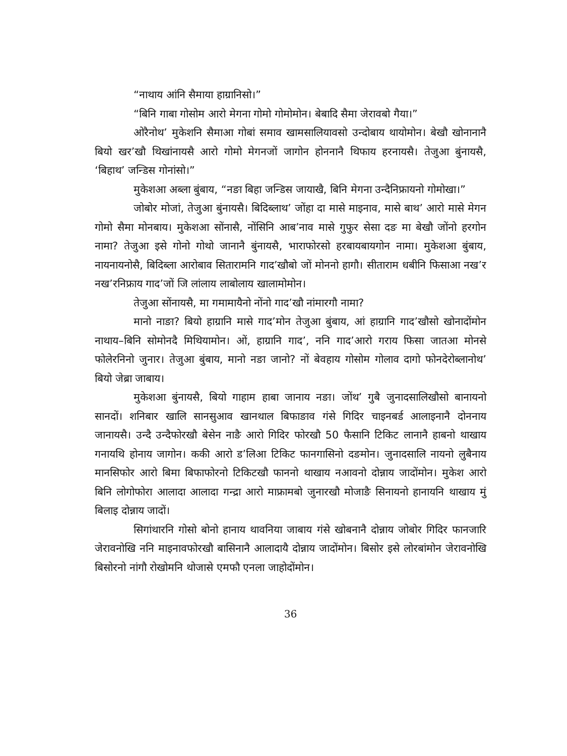“नाथाय आंनि सैमाया हाग्रानिसो।”
“बिनि गाबा गोसोम आरो मेगना गोमो गोमोमोन। बेबादि सैमा जेरावबो गैया।”
ओरैनोथ’ मुकेशनि सैमाआ गोबां समाव खामसालियावसो उन्दोबाय थायोमोन। बेखौ खोनानानै बियो खर’खौ थिखांनायसै आरो गोमो मेगनजों जागोन होननानै थिफाय हरनायसै। तेजुआ बुंनायसै, ‘बिहाथ’ जन्डिस गोनांसो।”
मुकेशआ अब्ला बुंबाय, “नङा बिहा जन्डिस जायाखै, बिनि मेगना उन्दैनिफ्रायनो गोमोखा।”
जोबोर मोजां, तेजुआ बुंनायसै। बिदिब्लाथ’ जोंहा दा मासे माइनाव, मासे बाथ’ आरो मासे मेगन गोमो सैमा मोनबाय। मुकेशआ सोंनासै, नोंसिनि आब’नाव मासे गुफुर सेसा दङ मा बेखौ जोंनो हरगोन नामा? तेजुआ इसे गोनो गोथो जानानै बुंनायसै, भाराफोरसो हरबायबायगोन नामा। मुकेशआ बुंबाय, नायनायनोसै, बिदिब्ला आरोबाव सितारामनि गाद’खौबो जों मोननो हागौ। सीताराम धबीनि फिसाआ नख’र नख’रनिफ्राय गाद’जों जि लांलाय लाबोलाय खालामोमोन।
तेजुआ सोंनायसै, मा गमामायैनो नोंनो गाद’खौ नांमारगौ नामा?
मानो नाङा? बियो हाग्रानि मासे गाद’मोन तेजुआ बुंबाय, आं हाग्रानि गाद’खौसो खोनादोंमोन नाथाय–बिनि सोमोनदै मिथियामोन। ओं, हाग्रानि गाद’, ननि गाद’आरो गराय फिसा जातआ मोनसे फोलेरनिनो जुनार। तेजुआ बुंबाय, मानो नङा जानो? नों बेवहाय गोसोम गोलाव दागो फोनदेरोब्लानोथ’ बियो जेब्रा जाबाय।
मुकेशआ बुंनायसै, बियो गाहाम हाबा जानाय नङा। जोंथ’ गुबै जुनादसालिखौसो बानायनो सानदों। शनिबार खालि सानसुआव खानथाल बिफाङाव गंसे गिदिर चाइनबर्ड आलाइनानै दोननाय जानायसै। उन्दै उन्दैफोरखौ बेसेन नाङै आरो गिदिर फोरखौ 50 फैसानि टिकिट लानानै हाबनो थाखाय गनायथि होनाय जागोन। ककी आरो ड’लिआ टिकिट फानगासिनो दङमोन। जुनादसालि नायनो लुबैनाय मानसिफोर आरो बिमा बिफाफोरनो टिकिटखौ फाननो थाखाय नआवनो दोन्नाय जादोंमोन। मुकेश आरो बिनि लोगोफोरा आलादा आलादा गन्द्रा आरो माफ्रामबो जुनारखौ मोजाङै सिनायनो हानायनि थाखाय मुं बिलाइ दोन्नाय जादों।
सिगांथारनि गोसो बोनो हानाय थावनिया जाबाय गंसे खोबनानै दोन्नाय जोबोर गिदिर फानजारि जेरावनोखि ननि माइनावफोरखौ बासिनानै आलादायै दोन्नाय जादोंमोन। बिसोर इसे लोरबांमोन जेरावनोखि बिसोरनो नांगौ रोखोमनि थोजासे एमफौ एनला जाहोदोंमोन।
36